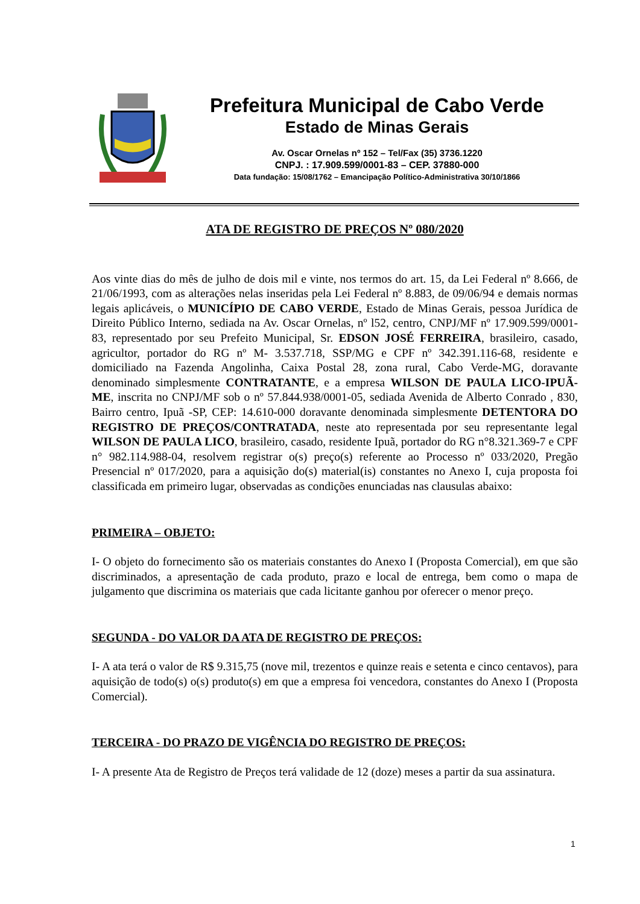Prefeitura Municipal de Cabo Verde
Estado de Minas Gerais
Av. Oscar Ornelas nº 152 – Tel/Fax (35) 3736.1220
CNPJ. : 17.909.599/0001-83 – CEP. 37880-000
Data fundação: 15/08/1762 – Emancipação Político-Administrativa 30/10/1866
ATA DE REGISTRO DE PREÇOS Nº 080/2020
Aos vinte dias do mês de julho de dois mil e vinte, nos termos do art. 15, da Lei Federal nº 8.666, de 21/06/1993, com as alterações nelas inseridas pela Lei Federal nº 8.883, de 09/06/94 e demais normas legais aplicáveis, o MUNICÍPIO DE CABO VERDE, Estado de Minas Gerais, pessoa Jurídica de Direito Público Interno, sediada na Av. Oscar Ornelas, nº l52, centro, CNPJ/MF nº 17.909.599/0001-83, representado por seu Prefeito Municipal, Sr. EDSON JOSÉ FERREIRA, brasileiro, casado, agricultor, portador do RG nº M- 3.537.718, SSP/MG e CPF nº 342.391.116-68, residente e domiciliado na Fazenda Angolinha, Caixa Postal 28, zona rural, Cabo Verde-MG, doravante denominado simplesmente CONTRATANTE, e a empresa WILSON DE PAULA LICO-IPUÃ- ME, inscrita no CNPJ/MF sob o nº 57.844.938/0001-05, sediada Avenida de Alberto Conrado , 830, Bairro centro, Ipuã -SP, CEP: 14.610-000 doravante denominada simplesmente DETENTORA DO REGISTRO DE PREÇOS/CONTRATADA, neste ato representada por seu representante legal WILSON DE PAULA LICO, brasileiro, casado, residente Ipuã, portador do RG n°8.321.369-7 e CPF n° 982.114.988-04, resolvem registrar o(s) preço(s) referente ao Processo nº 033/2020, Pregão Presencial nº 017/2020, para a aquisição do(s) material(is) constantes no Anexo I, cuja proposta foi classificada em primeiro lugar, observadas as condições enunciadas nas clausulas abaixo:
PRIMEIRA – OBJETO:
I- O objeto do fornecimento são os materiais constantes do Anexo I (Proposta Comercial), em que são discriminados, a apresentação de cada produto, prazo e local de entrega, bem como o mapa de julgamento que discrimina os materiais que cada licitante ganhou por oferecer o menor preço.
SEGUNDA - DO VALOR DA ATA DE REGISTRO DE PREÇOS:
I- A ata terá o valor de R$ 9.315,75 (nove mil, trezentos e quinze reais e setenta e cinco centavos), para aquisição de todo(s) o(s) produto(s) em que a empresa foi vencedora, constantes do Anexo I (Proposta Comercial).
TERCEIRA - DO PRAZO DE VIGÊNCIA DO REGISTRO DE PREÇOS:
I- A presente Ata de Registro de Preços terá validade de 12 (doze) meses a partir da sua assinatura.
1